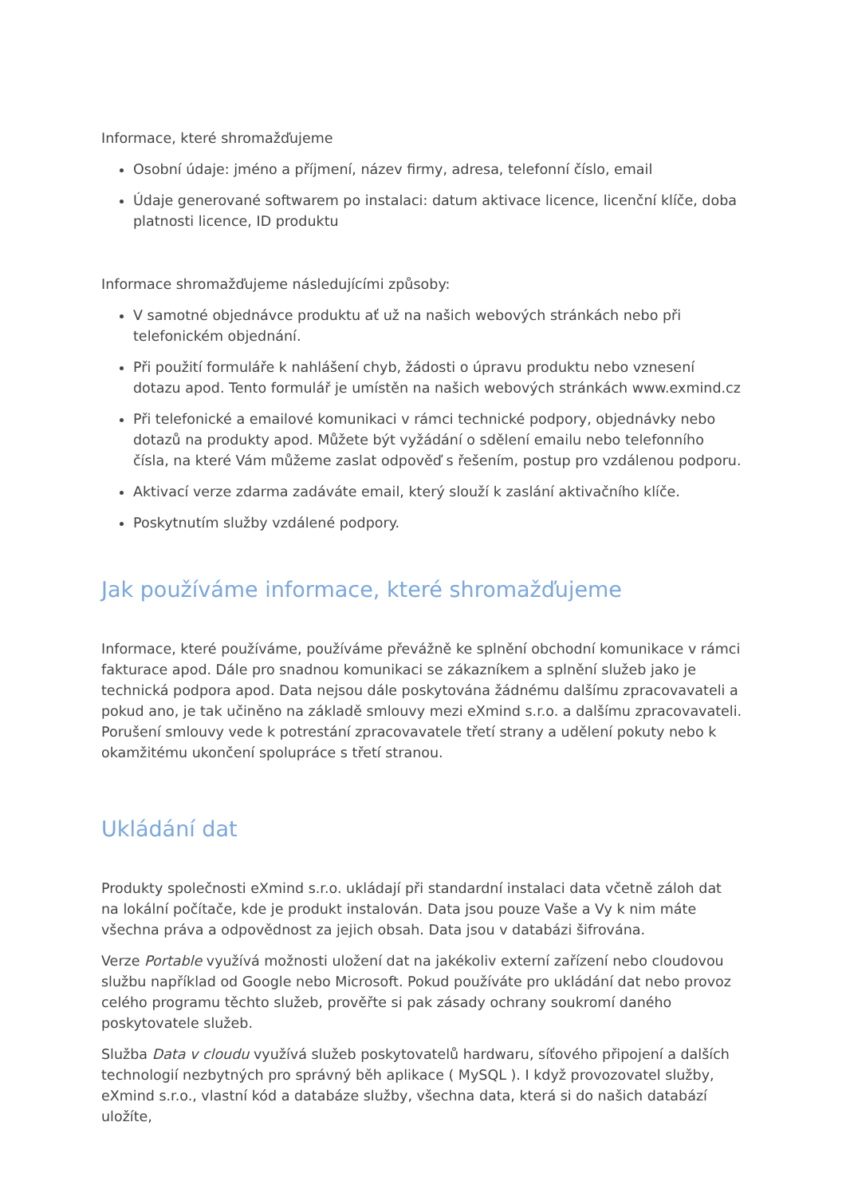Informace, které shromažďujeme
Osobní údaje: jméno a příjmení, název firmy, adresa, telefonní číslo, email
Údaje generované softwarem po instalaci: datum aktivace licence, licenční klíče, doba platnosti licence, ID produktu
Informace shromažďujeme následujícími způsoby:
V samotné objednávce produktu ať už na našich webových stránkách nebo při telefonickém objednání.
Při použití formuláře k nahlášení chyb, žádosti o úpravu produktu nebo vznesení dotazu apod. Tento formulář je umístěn na našich webových stránkách www.exmind.cz
Při telefonické a emailové komunikaci v rámci technické podpory, objednávky nebo dotazů na produkty apod. Můžete být vyžádání o sdělení emailu nebo telefonního čísla, na které Vám můžeme zaslat odpověď s řešením, postup pro vzdálenou podporu.
Aktivací verze zdarma zadáváte email, který slouží k zaslání aktivačního klíče.
Poskytnutím služby vzdálené podpory.
Jak používáme informace, které shromažďujeme
Informace, které používáme, používáme převážně ke splnění obchodní komunikace v rámci fakturace apod. Dále pro snadnou komunikaci se zákazníkem a splnění služeb jako je technická podpora apod. Data nejsou dále poskytována žádnému dalšímu zpracovavateli a pokud ano, je tak učiněno na základě smlouvy mezi eXmind s.r.o. a dalšímu zpracovavateli. Porušení smlouvy vede k potrestání zpracovavatele třetí strany a udělení pokuty nebo k okamžitému ukončení spolupráce s třetí stranou.
Ukládání dat
Produkty společnosti eXmind s.r.o. ukládají při standardní instalaci data včetně záloh dat na lokální počítače, kde je produkt instalován. Data jsou pouze Vaše a Vy k nim máte všechna práva a odpovědnost za jejich obsah. Data jsou v databázi šifrována.
Verze Portable využívá možnosti uložení dat na jakékoliv externí zařízení nebo cloudovou službu například od Google nebo Microsoft. Pokud používáte pro ukládání dat nebo provoz celého programu těchto služeb, prověřte si pak zásady ochrany soukromí daného poskytovatele služeb.
Služba Data v cloudu využívá služeb poskytovatelů hardwaru, síťového připojení a dalších technologií nezbytných pro správný běh aplikace ( MySQL ). I když provozovatel služby, eXmind s.r.o., vlastní kód a databáze služby, všechna data, která si do našich databází uložíte,